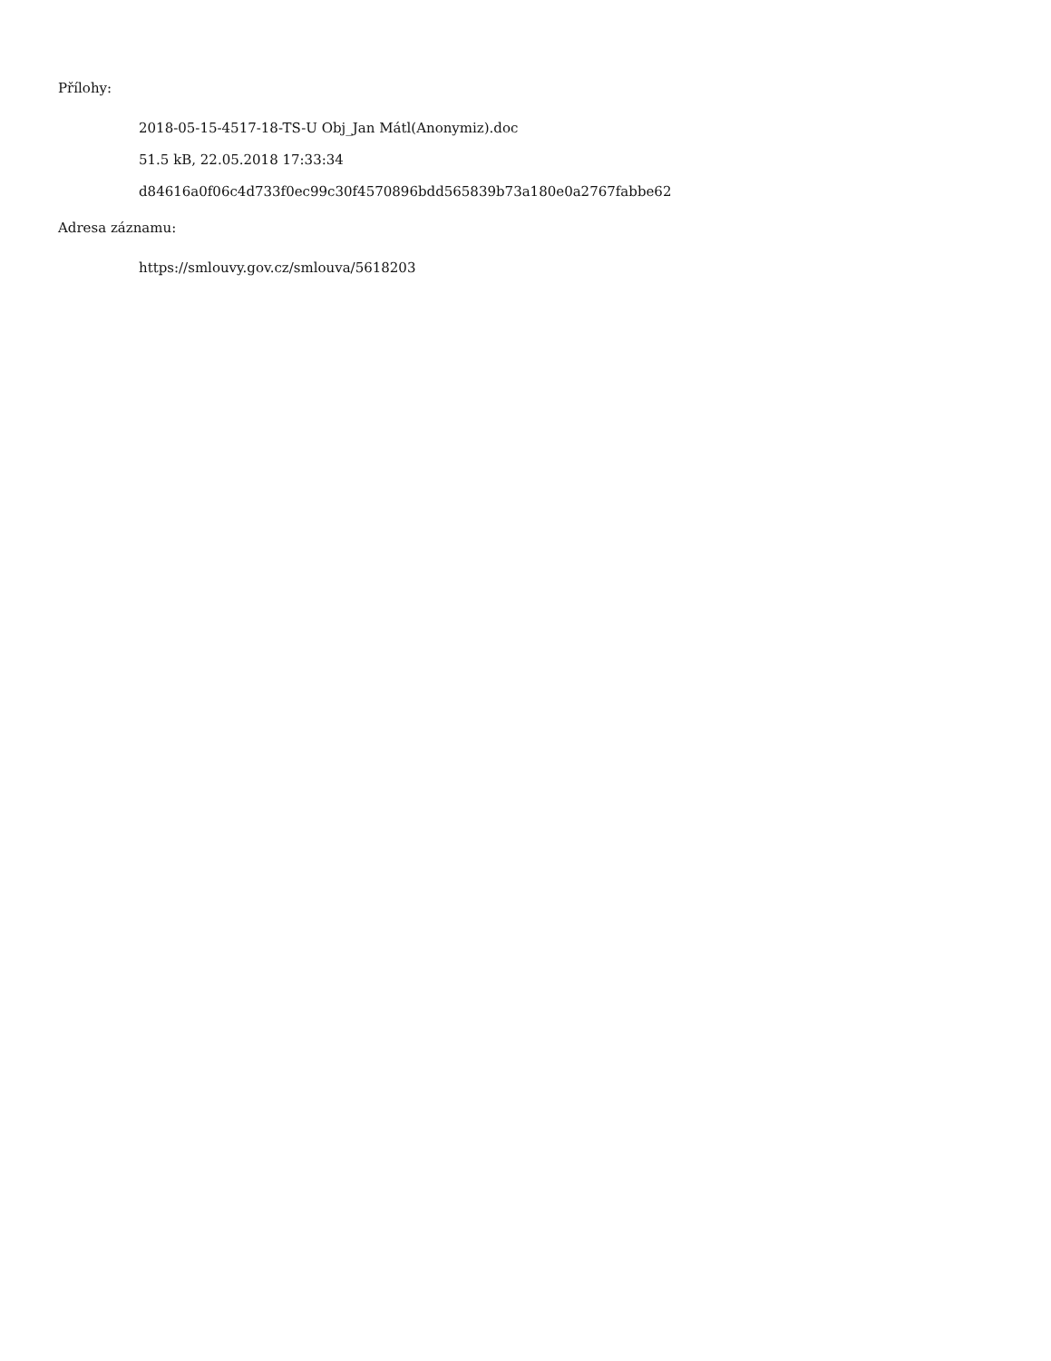Přílohy:
2018-05-15-4517-18-TS-U Obj_Jan Mátl(Anonymiz).doc
51.5 kB, 22.05.2018 17:33:34
d84616a0f06c4d733f0ec99c30f4570896bdd565839b73a180e0a2767fabbe62
Adresa záznamu:
https://smlouvy.gov.cz/smlouva/5618203